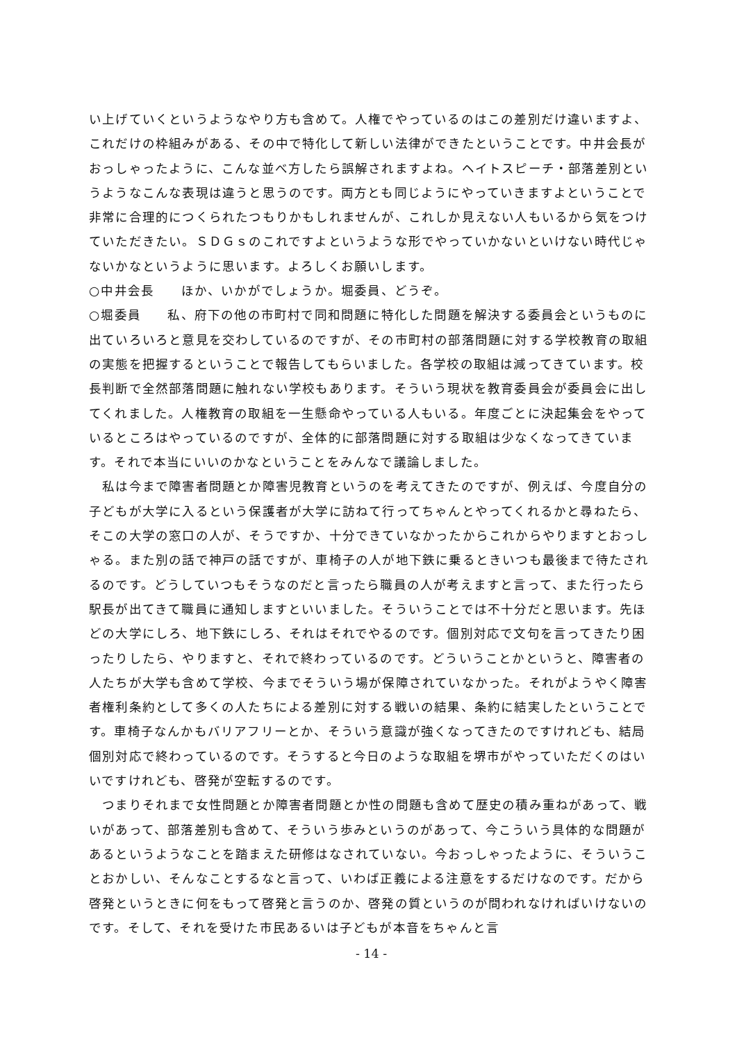い上げていくというようなやり方も含めて。人権でやっているのはこの差別だけ違いますよ、これだけの枠組みがある、その中で特化して新しい法律ができたということです。中井会長がおっしゃったように、こんな並べ方したら誤解されますよね。ヘイトスピーチ・部落差別というようなこんな表現は違うと思うのです。両方とも同じようにやっていきますよということで非常に合理的につくられたつもりかもしれませんが、これしか見えない人もいるから気をつけていただきたい。ＳＤＧｓのこれですよというような形でやっていかないといけない時代じゃないかなというように思います。よろしくお願いします。
○中井会長　　ほか、いかがでしょうか。堀委員、どうぞ。
○堀委員　　私、府下の他の市町村で同和問題に特化した問題を解決する委員会というものに出ていろいろと意見を交わしているのですが、その市町村の部落問題に対する学校教育の取組の実態を把握するということで報告してもらいました。各学校の取組は減ってきています。校長判断で全然部落問題に触れない学校もあります。そういう現状を教育委員会が委員会に出してくれました。人権教育の取組を一生懸命やっている人もいる。年度ごとに決起集会をやっているところはやっているのですが、全体的に部落問題に対する取組は少なくなってきています。それで本当にいいのかなということをみんなで議論しました。
　私は今まで障害者問題とか障害児教育というのを考えてきたのですが、例えば、今度自分の子どもが大学に入るという保護者が大学に訪ねて行ってちゃんとやってくれるかと尋ねたら、そこの大学の窓口の人が、そうですか、十分できていなかったからこれからやりますとおっしゃる。また別の話で神戸の話ですが、車椅子の人が地下鉄に乗るときいつも最後まで待たされるのです。どうしていつもそうなのだと言ったら職員の人が考えますと言って、また行ったら駅長が出てきて職員に通知しますといいました。そういうことでは不十分だと思います。先ほどの大学にしろ、地下鉄にしろ、それはそれでやるのです。個別対応で文句を言ってきたり困ったりしたら、やりますと、それで終わっているのです。どういうことかというと、障害者の人たちが大学も含めて学校、今までそういう場が保障されていなかった。それがようやく障害者権利条約として多くの人たちによる差別に対する戦いの結果、条約に結実したということです。車椅子なんかもバリアフリーとか、そういう意識が強くなってきたのですけれども、結局個別対応で終わっているのです。そうすると今日のような取組を堺市がやっていただくのはいいですけれども、啓発が空転するのです。
　つまりそれまで女性問題とか障害者問題とか性の問題も含めて歴史の積み重ねがあって、戦いがあって、部落差別も含めて、そういう歩みというのがあって、今こういう具体的な問題があるというようなことを踏まえた研修はなされていない。今おっしゃったように、そういうことおかしい、そんなことするなと言って、いわば正義による注意をするだけなのです。だから啓発というときに何をもって啓発と言うのか、啓発の質というのが問われなければいけないのです。そして、それを受けた市民あるいは子どもが本音をちゃんと言
- 14 -